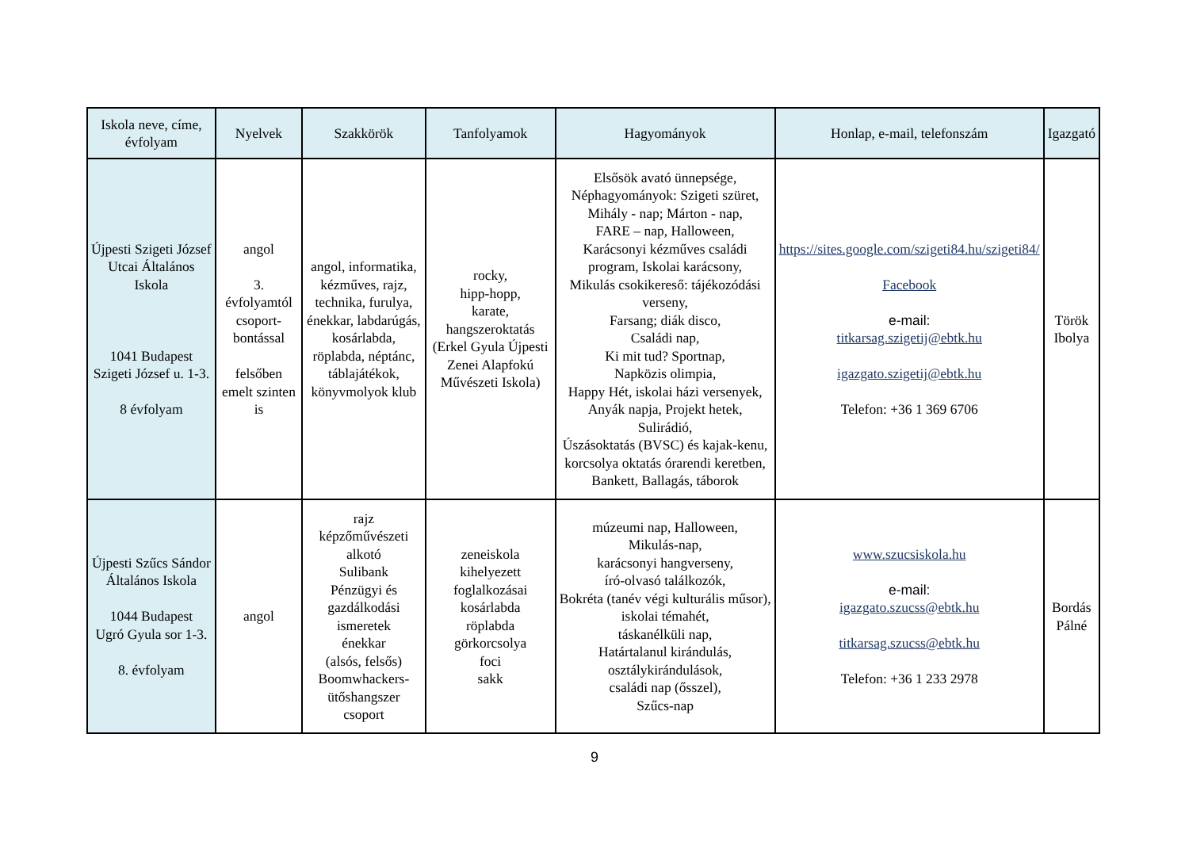| Iskola neve, címe, évfolyam | Nyelvek | Szakkörök | Tanfolyamok | Hagyományok | Honlap, e-mail, telefonszám | Igazgató |
| --- | --- | --- | --- | --- | --- | --- |
| Újpesti Szigeti József Utcai Általános Iskola 1041 Budapest Szigeti József u. 1-3. 8 évfolyam | angol 3. évfolyamtól csoport-bontással felsőben emelt szinten is | angol, informatika, kézműves, rajz, technika, furulya, énekkar, labdarúgás, kosárlabda, röplabda, néptánc, táblajátékok, könyvmolyok klub | rocky, hipp-hopp, karate, hangszeroktatás (Erkel Gyula Újpesti Zenei Alapfokú Művészeti Iskola) | Elsősök avató ünnepsége, Néphagyományok: Szigeti szüret, Mihály - nap; Márton - nap, FARE – nap, Halloween, Karácsonyi kézműves családi program, Iskolai karácsony, Mikulás csokikereső: tájékozódási verseny, Farsang; diák disco, Családi nap, Ki mit tud? Sportnap, Napközis olimpia, Happy Hét, iskolai házi versenyek, Anyák napja, Projekt hetek, Sulirádió, Úszásoktatás (BVSC) és kajak-kenu, korcsolya oktatás órarendi keretben, Bankett, Ballagás, táborok | https://sites.google.com/szigeti84.hu/szigeti84/ Facebook e-mail: titkarsag.szigetij@ebtk.hu igazgato.szigetij@ebtk.hu Telefon: +36 1 369 6706 | Török Ibolya |
| Újpesti Szűcs Sándor Általános Iskola 1044 Budapest Ugró Gyula sor 1-3. 8. évfolyam | angol | rajz képzőművészeti alkotó Sulibank Pénzügyi és gazdálkodási ismeretek énekkar (alsós, felsős) Boomwhackers-ütőshangszer csoport | zeneiskola kihelyezett foglalkozásai kosárlabda röplabda görkorcsolya foci sakk | múzeumi nap, Halloween, Mikulás-nap, karácsonyi hangverseny, író-olvasó találkozók, Bokréta (tanév végi kulturális műsor), iskolai témahét, táskanélküli nap, Határtalanul kirándulás, osztálykirándulások, családi nap (ősszel), Szűcs-nap | www.szucsiskola.hu e-mail: igazgato.szucss@ebtk.hu titkarsag.szucss@ebtk.hu Telefon: +36 1 233 2978 | Bordás Pálné |
9